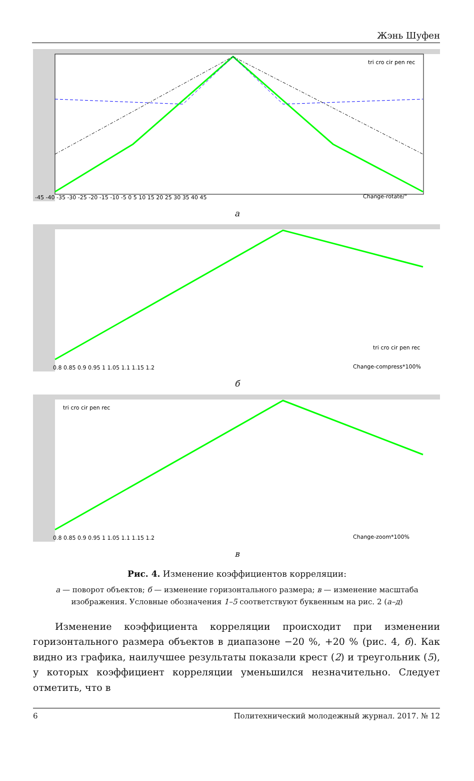Жэнь Шуфен
-45 -40 -35 -30 -25 -20 -15 -10 -5 0 5 10 15 20 25 30 35 40 45
Change-rotate/°
tri cro cir pen rec
а
0.8 0.85 0.9 0.95 1 1.05 1.1 1.15 1.2
Change-compress*100%
tri cro cir pen rec
б
0.8 0.85 0.9 0.95 1 1.05 1.1 1.15 1.2
Change-zoom*100%
tri cro cir pen rec
в
Рис. 4. Изменение коэффициентов корреляции:
а — поворот объектов; б — изменение горизонтального размера; в — изменение масштаба изображения. Условные обозначения 1–5 соответствуют буквенным на рис. 2 (а–д)
Изменение коэффициента корреляции происходит при изменении горизонтального размера объектов в диапазоне −20 %, +20 % (рис. 4, б). Как видно из графика, наилучшее результаты показали крест (2) и треугольник (5), у которых коэффициент корреляции уменьшился незначительно. Следует отметить, что в
6 Политехнический молодежный журнал. 2017. № 12